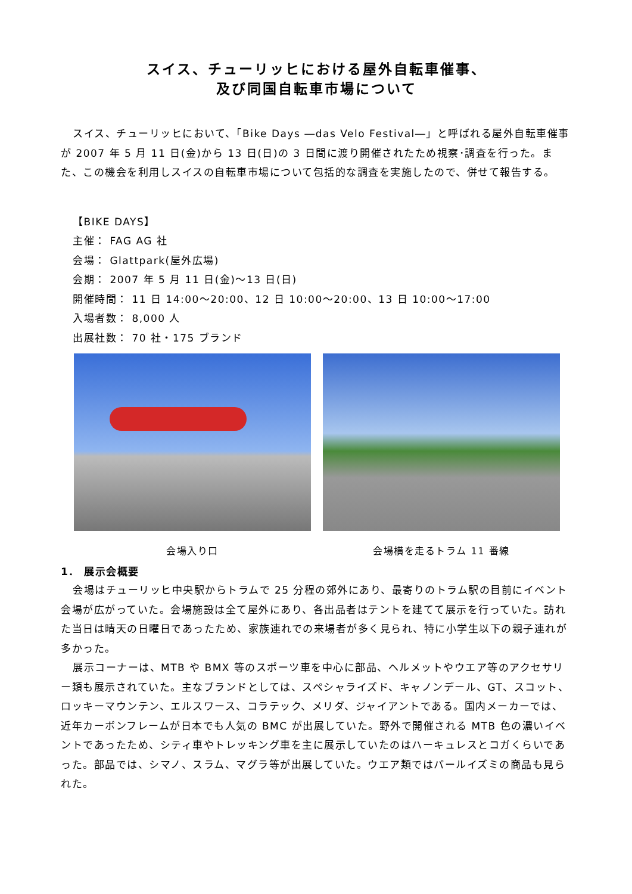スイス、チューリッヒにおける屋外自転車催事、
及び同国自転車市場について
スイス、チューリッヒにおいて、「Bike Days ―das Velo Festival―」と呼ばれる屋外自転車催事が 2007 年 5 月 11 日(金)から 13 日(日)の 3 日間に渡り開催されたため視察･調査を行った。また、この機会を利用しスイスの自転車市場について包括的な調査を実施したので、併せて報告する。
【BIKE DAYS】
主催： FAG AG 社
会場： Glattpark(屋外広場)
会期： 2007 年 5 月 11 日(金)～13 日(日)
開催時間： 11 日 14:00～20:00、12 日 10:00～20:00、13 日 10:00～17:00
入場者数： 8,000 人
出展社数： 70 社・175 ブランド
会場入り口 会場横を走るトラム 11 番線
1． 展示会概要
会場はチューリッヒ中央駅からトラムで 25 分程の郊外にあり、最寄りのトラム駅の目前にイベント会場が広がっていた。会場施設は全て屋外にあり、各出品者はテントを建てて展示を行っていた。訪れた当日は晴天の日曜日であったため、家族連れでの来場者が多く見られ、特に小学生以下の親子連れが多かった。
展示コーナーは、MTB や BMX 等のスポーツ車を中心に部品、ヘルメットやウエア等のアクセサリー類も展示されていた。主なブランドとしては、スペシャライズド、キャノンデール、GT、スコット、ロッキーマウンテン、エルスワース、コラテック、メリダ、ジャイアントである。国内メーカーでは、近年カーボンフレームが日本でも人気の BMC が出展していた。野外で開催される MTB 色の濃いイベントであったため、シティ車やトレッキング車を主に展示していたのはハーキュレスとコガくらいであった。部品では、シマノ、スラム、マグラ等が出展していた。ウエア類ではパールイズミの商品も見られた。